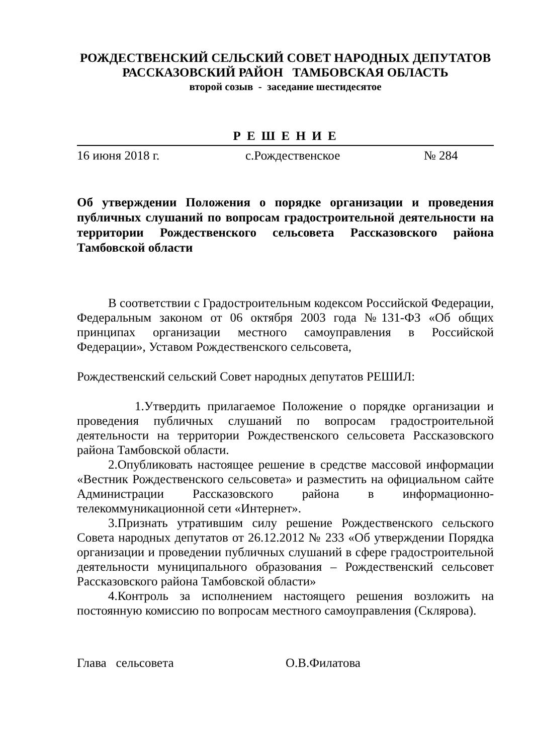РОЖДЕСТВЕНСКИЙ СЕЛЬСКИЙ СОВЕТ НАРОДНЫХ ДЕПУТАТОВ
РАССКАЗОВСКИЙ РАЙОН ТАМБОВСКАЯ ОБЛАСТЬ
второй созыв - заседание шестидесятое
Р Е Ш Е Н И Е
16 июня 2018 г. с.Рождественское № 284
Об утверждении Положения о порядке организации и проведения публичных слушаний по вопросам градостроительной деятельности на территории Рождественского сельсовета Рассказовского района Тамбовской области
В соответствии с Градостроительным кодексом Российской Федерации, Федеральным законом от 06 октября 2003 года №131-ФЗ «Об общих принципах организации местного самоуправления в Российской Федерации», Уставом Рождественского сельсовета,
Рождественский сельский Совет народных депутатов РЕШИЛ:
1.Утвердить прилагаемое Положение о порядке организации и проведения публичных слушаний по вопросам градостроительной деятельности на территории Рождественского сельсовета Рассказовского района Тамбовской области.
2.Опубликовать настоящее решение в средстве массовой информации «Вестник Рождественского сельсовета» и разместить на официальном сайте Администрации Рассказовского района в информационно-телекоммуникационной сети «Интернет».
3.Признать утратившим силу решение Рождественского сельского Совета народных депутатов от 26.12.2012 № 233 «Об утверждении Порядка организации и проведении публичных слушаний в сфере градостроительной деятельности муниципального образования – Рождественский сельсовет Рассказовского района Тамбовской области»
4.Контроль за исполнением настоящего решения возложить на постоянную комиссию по вопросам местного самоуправления (Склярова).
Глава сельсовета О.В.Филатова